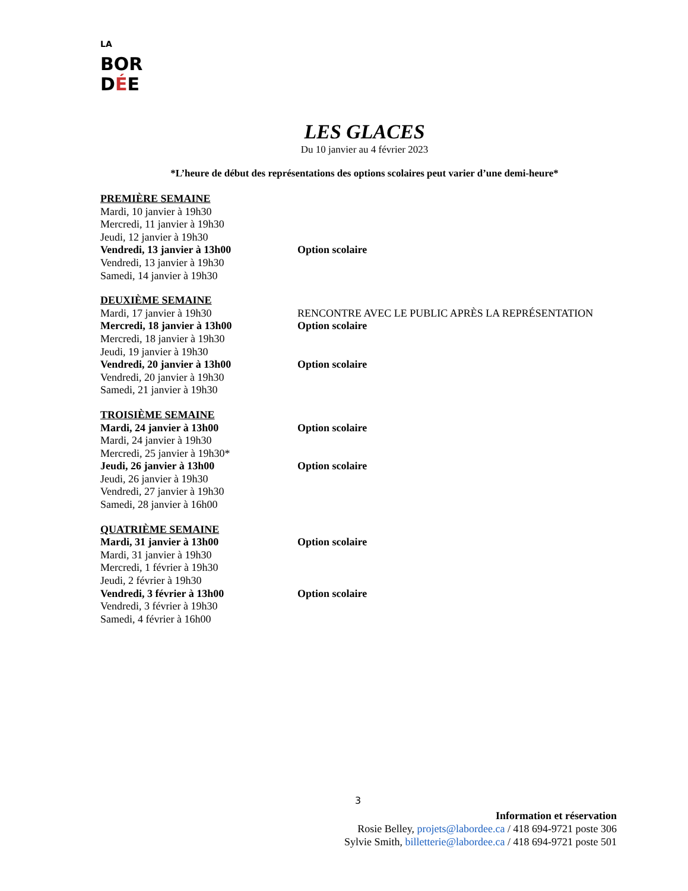LA BOR
DÉE
LES GLACES
Du 10 janvier au 4 février 2023
*L’heure de début des représentations des options scolaires peut varier d’une demi-heure*
PREMIÈRE SEMAINE
Mardi, 10 janvier à 19h30
Mercredi, 11 janvier à 19h30
Jeudi, 12 janvier à 19h30
Vendredi, 13 janvier à 13h00 Option scolaire
Vendredi, 13 janvier à 19h30
Samedi, 14 janvier à 19h30
DEUXIÈME SEMAINE
Mardi, 17 janvier à 19h30 RENCONTRE AVEC LE PUBLIC APRÈS LA REPRÉSENTATION
Mercredi, 18 janvier à 13h00 Option scolaire
Mercredi, 18 janvier à 19h30
Jeudi, 19 janvier à 19h30
Vendredi, 20 janvier à 13h00 Option scolaire
Vendredi, 20 janvier à 19h30
Samedi, 21 janvier à 19h30
TROISIÈME SEMAINE
Mardi, 24 janvier à 13h00 Option scolaire
Mardi, 24 janvier à 19h30
Mercredi, 25 janvier à 19h30*
Jeudi, 26 janvier à 13h00 Option scolaire
Jeudi, 26 janvier à 19h30
Vendredi, 27 janvier à 19h30
Samedi, 28 janvier à 16h00
QUATRIÈME SEMAINE
Mardi, 31 janvier à 13h00 Option scolaire
Mardi, 31 janvier à 19h30
Mercredi, 1 février à 19h30
Jeudi, 2 février à 19h30
Vendredi, 3 février à 13h00 Option scolaire
Vendredi, 3 février à 19h30
Samedi, 4 février à 16h00
3
Information et réservation
Rosie Belley, projets@labordee.ca / 418 694-9721 poste 306
Sylvie Smith, billetterie@labordee.ca / 418 694-9721 poste 501